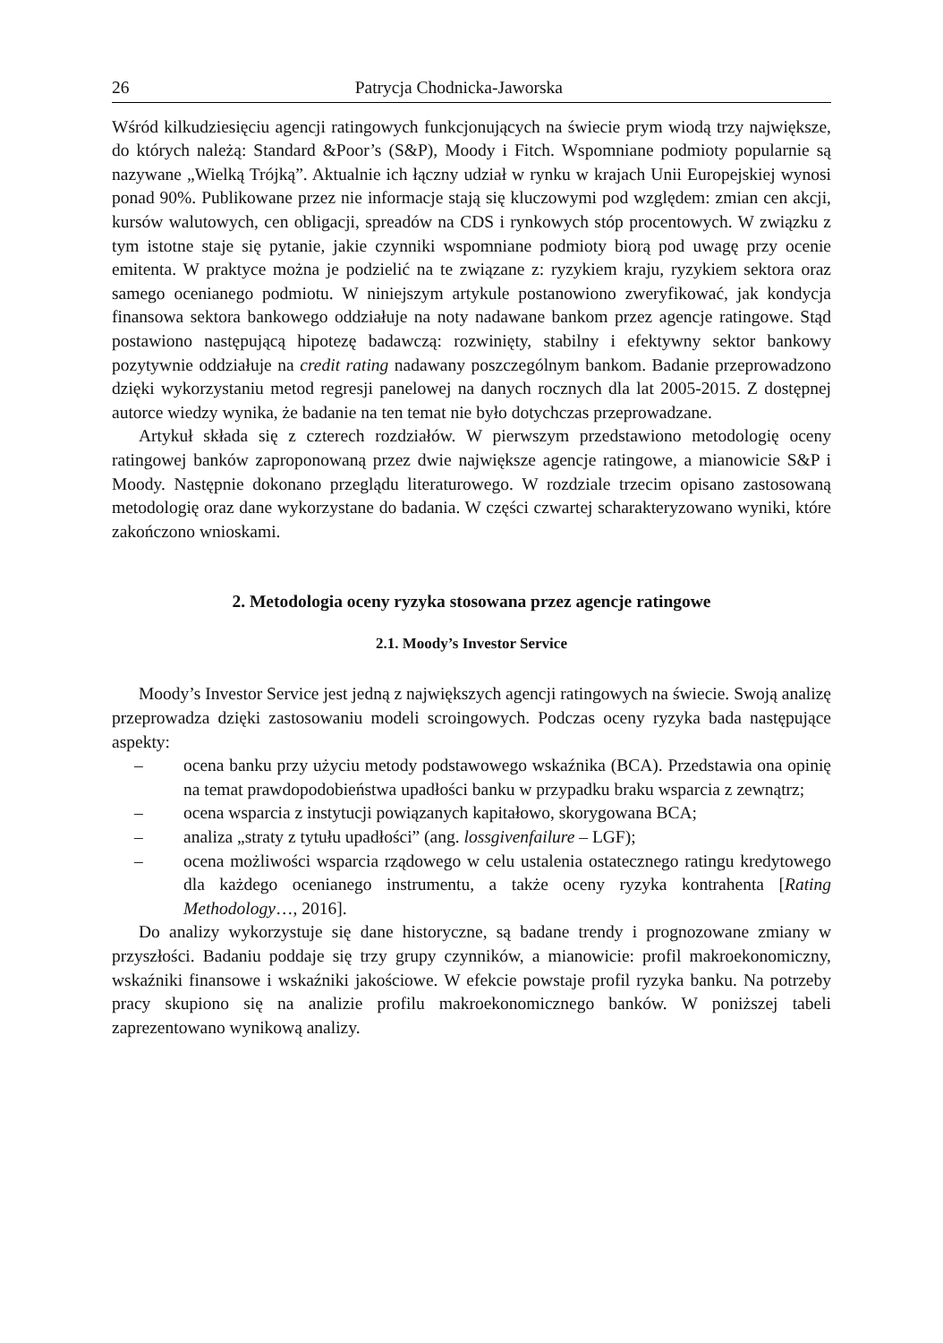26 Patrycja Chodnicka-Jaworska
Wśród kilkudziesięciu agencji ratingowych funkcjonujących na świecie prym wiodą trzy największe, do których należą: Standard &Poor’s (S&P), Moody i Fitch. Wspomniane podmioty popularnie są nazywane „Wielką Trójką”. Aktualnie ich łączny udział w rynku w krajach Unii Europejskiej wynosi ponad 90%. Publikowane przez nie informacje stają się kluczowymi pod względem: zmian cen akcji, kursów walutowych, cen obligacji, spreadów na CDS i rynkowych stóp procentowych. W związku z tym istotne staje się pytanie, jakie czynniki wspomniane podmioty biorą pod uwagę przy ocenie emitenta. W praktyce można je podzielić na te związane z: ryzykiem kraju, ryzykiem sektora oraz samego ocenianego podmiotu. W niniejszym artykule postanowiono zweryfikować, jak kondycja finansowa sektora bankowego oddziałuje na noty nadawane bankom przez agencje ratingowe. Stąd postawiono następującą hipotezę badawczą: rozwinięty, stabilny i efektywny sektor bankowy pozytywnie oddziałuje na credit rating nadawany poszczególnym bankom. Badanie przeprowadzono dzięki wykorzystaniu metod regresji panelowej na danych rocznych dla lat 2005-2015. Z dostępnej autorce wiedzy wynika, że badanie na ten temat nie było dotychczas przeprowadzane.
Artykuł składa się z czterech rozdziałów. W pierwszym przedstawiono metodologię oceny ratingowej banków zaproponowaną przez dwie największe agencje ratingowe, a mianowicie S&P i Moody. Następnie dokonano przeglądu literaturowego. W rozdziale trzecim opisano zastosowaną metodologię oraz dane wykorzystane do badania. W części czwartej scharakteryzowano wyniki, które zakończono wnioskami.
2. Metodologia oceny ryzyka stosowana przez agencje ratingowe
2.1. Moody’s Investor Service
Moody’s Investor Service jest jedną z największych agencji ratingowych na świecie. Swoją analizę przeprowadza dzięki zastosowaniu modeli scroingowych. Podczas oceny ryzyka bada następujące aspekty:
– ocena banku przy użyciu metody podstawowego wskaźnika (BCA). Przedstawia ona opinię na temat prawdopodobieństwa upadłości banku w przypadku braku wsparcia z zewnątrz;
– ocena wsparcia z instytucji powiązanych kapitałowo, skorygowana BCA;
– analiza „straty z tytułu upadłości” (ang. lossgivenfailure – LGF);
– ocena możliwości wsparcia rządowego w celu ustalenia ostatecznego ratingu kredytowego dla każdego ocenianego instrumentu, a także oceny ryzyka kontrahenta [Rating Methodology…, 2016].
Do analizy wykorzystuje się dane historyczne, są badane trendy i prognozowane zmiany w przyszłości. Badaniu poddaje się trzy grupy czynników, a mianowicie: profil makroekonomiczny, wskaźniki finansowe i wskaźniki jakościowe. W efekcie powstaje profil ryzyka banku. Na potrzeby pracy skupiono się na analizie profilu makroekonomicznego banków. W poniższej tabeli zaprezentowano wynikową analizy.